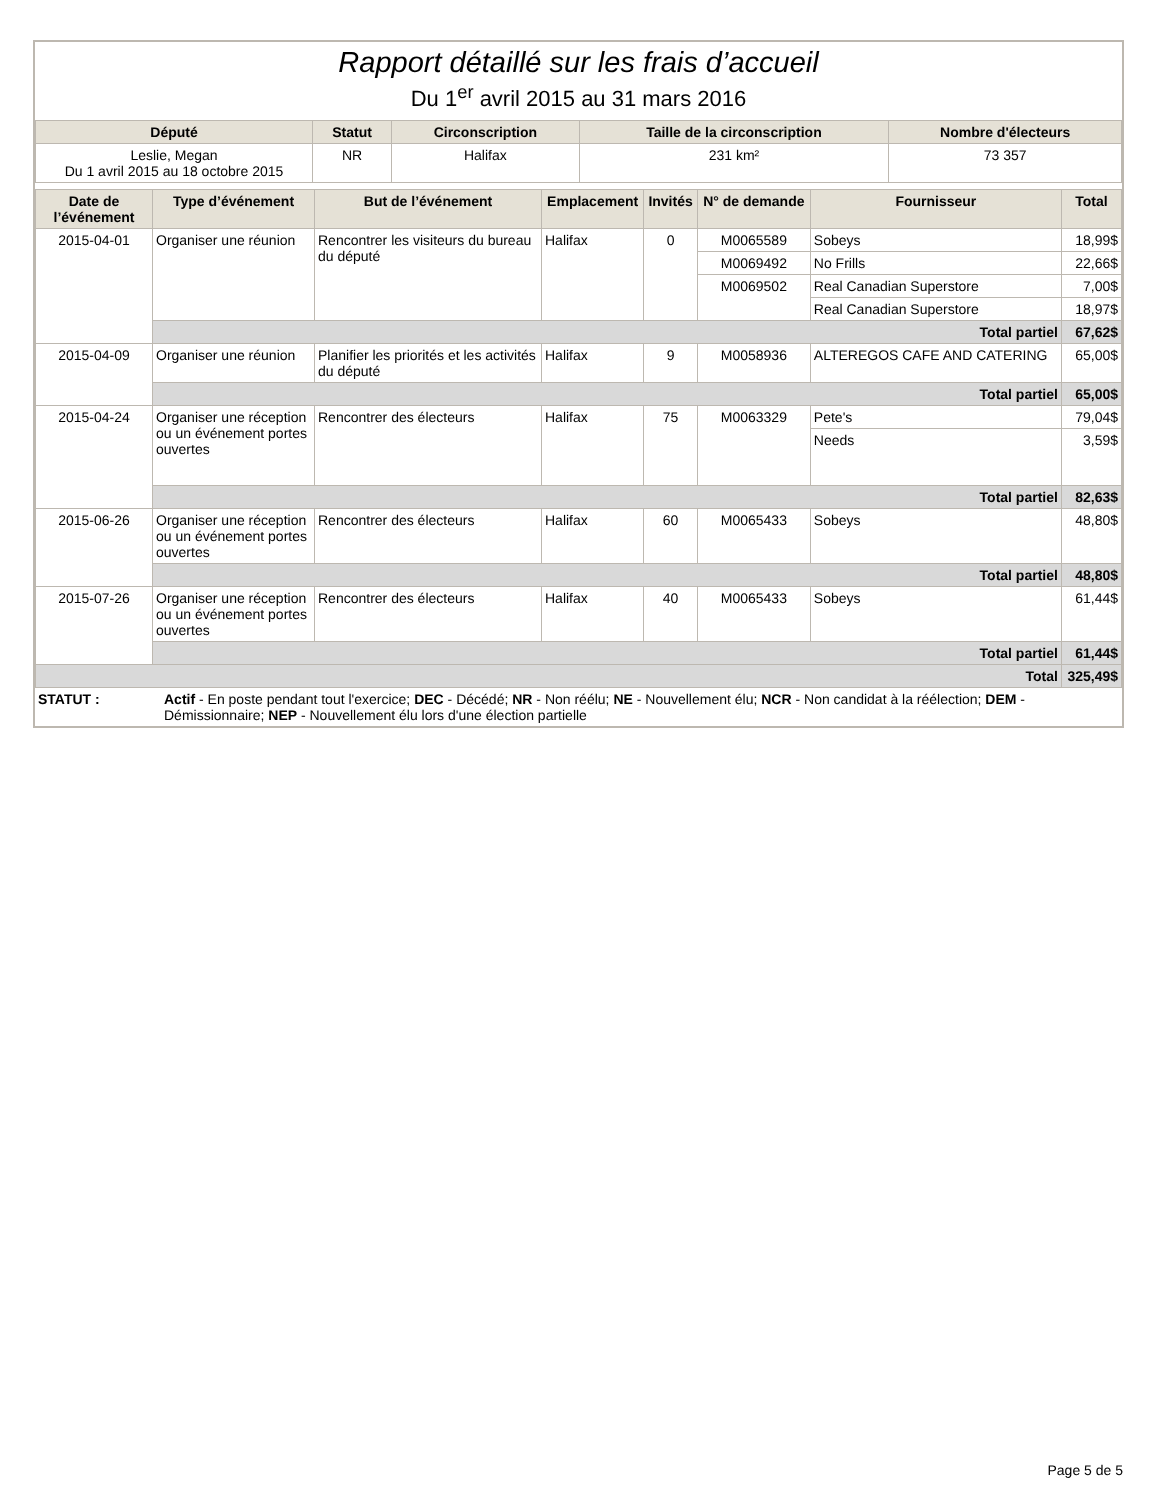Rapport détaillé sur les frais d’accueil
Du 1<sup>er</sup> avril 2015 au 31 mars 2016
| Député | Statut | Circonscription | Taille de la circonscription | Nombre d'électeurs |
| --- | --- | --- | --- | --- |
| Leslie, Megan Du 1 avril 2015 au 18 octobre 2015 | NR | Halifax | 231 km² | 73 357 |
| Date de l’événement | Type d’événement | But de l’événement | Emplacement | Invités | N° de demande | Fournisseur | Total |
| --- | --- | --- | --- | --- | --- | --- | --- |
| 2015-04-01 | Organiser une réunion | Rencontrer les visiteurs du bureau du député | Halifax | 0 | M0065589 | Sobeys | 18,99$ |
| | | | | | M0069492 | No Frills | 22,66$ |
| | | | | | M0069502 | Real Canadian Superstore | 7,00$ |
| | | | | | | Real Canadian Superstore | 18,97$ |
| | Total partiel | | | | | | 67,62$ |
| 2015-04-09 | Organiser une réunion | Planifier les priorités et les activités du député | Halifax | 9 | M0058936 | ALTEREGOS CAFE AND CATERING | 65,00$ |
| | Total partiel | | | | | | 65,00$ |
| 2015-04-24 | Organiser une réception ou un événement portes ouvertes | Rencontrer des électeurs | Halifax | 75 | M0063329 | Pete's | 79,04$ |
| | | | | | | Needs | 3,59$ |
| | Total partiel | | | | | | 82,63$ |
| 2015-06-26 | Organiser une réception ou un événement portes ouvertes | Rencontrer des électeurs | Halifax | 60 | M0065433 | Sobeys | 48,80$ |
| | Total partiel | | | | | | 48,80$ |
| 2015-07-26 | Organiser une réception ou un événement portes ouvertes | Rencontrer des électeurs | Halifax | 40 | M0065433 | Sobeys | 61,44$ |
| | Total partiel | | | | | | 61,44$ |
| Total | | | | | | | 325,49$ |
| STATUT : | Actif - En poste pendant tout l'exercice; DEC - Décédé; NR - Non réélu; NE - Nouvellement élu; NCR - Non candidat à la réélection; DEM - Démissionnaire; NEP - Nouvellement élu lors d'une élection partielle |
Page 5 de 5